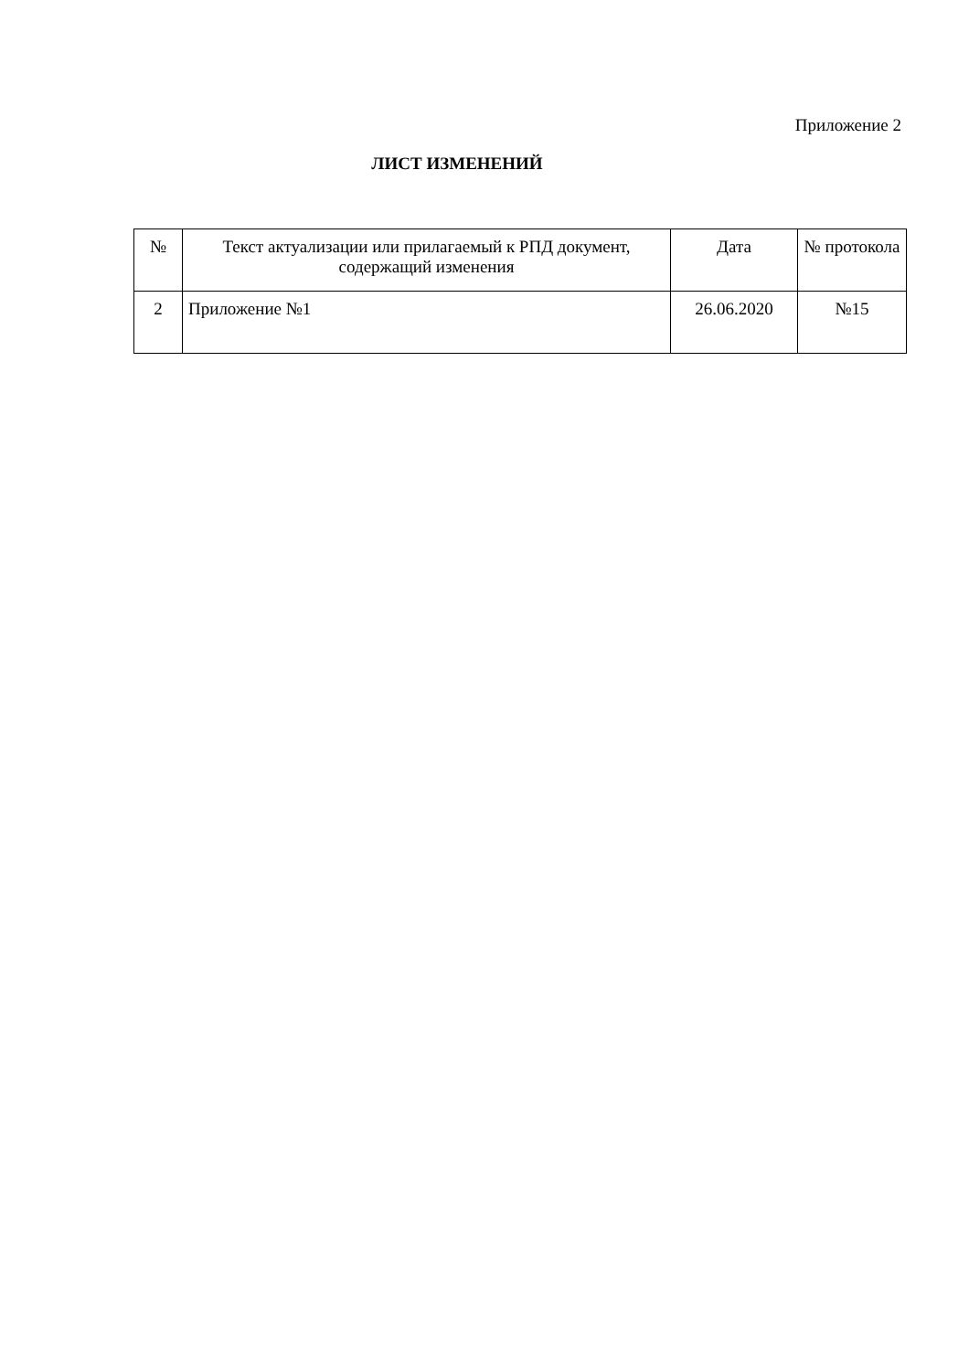Приложение 2
ЛИСТ ИЗМЕНЕНИЙ
| № | Текст актуализации или прилагаемый к РПД документ, содержащий изменения | Дата | № протокола |
| --- | --- | --- | --- |
| 2 | Приложение №1 | 26.06.2020 | №15 |